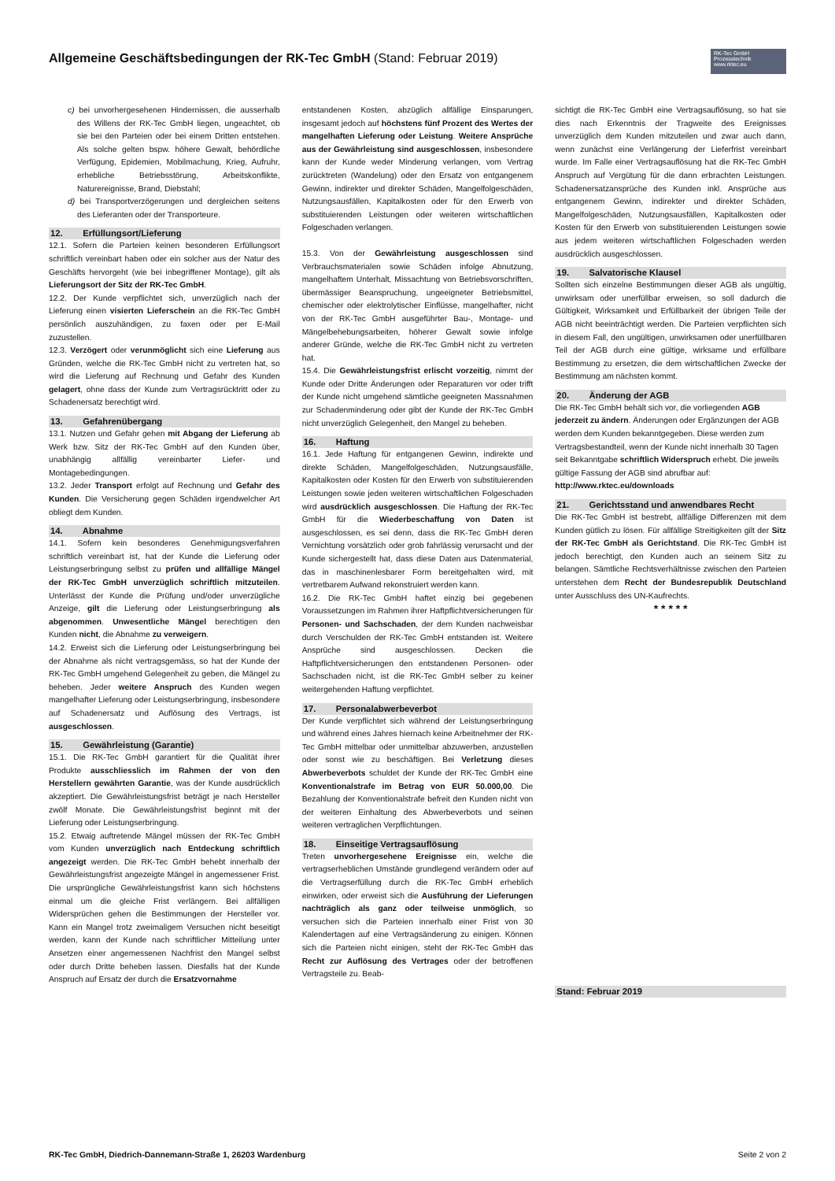Allgemeine Geschäftsbedingungen der RK-Tec GmbH (Stand: Februar 2019)
RK-Tec GmbH
Prozesstechnik
www.rktec.eu
c) bei unvorhergesehenen Hindernissen, die ausserhalb des Willens der RK-Tec GmbH liegen, ungeachtet, ob sie bei den Parteien oder bei einem Dritten entstehen. Als solche gelten bspw. höhere Gewalt, behördliche Verfügung, Epidemien, Mobilmachung, Krieg, Aufruhr, erhebliche Betriebsstörung, Arbeitskonflikte, Naturereignisse, Brand, Diebstahl;
d) bei Transportverzögerungen und dergleichen seitens des Lieferanten oder der Transporteure.
12. Erfüllungsort/Lieferung
12.1. Sofern die Parteien keinen besonderen Erfüllungsort schriftlich vereinbart haben oder ein solcher aus der Natur des Geschäfts hervorgeht (wie bei inbegriffener Montage), gilt als Lieferungsort der Sitz der RK-Tec GmbH.
12.2. Der Kunde verpflichtet sich, unverzüglich nach der Lieferung einen visierten Lieferschein an die RK-Tec GmbH persönlich auszuhändigen, zu faxen oder per E-Mail zuzustellen.
12.3. Verzögert oder verunmöglicht sich eine Lieferung aus Gründen, welche die RK-Tec GmbH nicht zu vertreten hat, so wird die Lieferung auf Rechnung und Gefahr des Kunden gelagert, ohne dass der Kunde zum Vertragsrücktritt oder zu Schadenersatz berechtigt wird.
13. Gefahrenübergang
13.1. Nutzen und Gefahr gehen mit Abgang der Lieferung ab Werk bzw. Sitz der RK-Tec GmbH auf den Kunden über, unabhängig allfällig vereinbarter Liefer- und Montagebedingungen.
13.2. Jeder Transport erfolgt auf Rechnung und Gefahr des Kunden. Die Versicherung gegen Schäden irgendwelcher Art obliegt dem Kunden.
14. Abnahme
14.1. Sofern kein besonderes Genehmigungsverfahren schriftlich vereinbart ist, hat der Kunde die Lieferung oder Leistungserbringung selbst zu prüfen und allfällige Mängel der RK-Tec GmbH unverzüglich schriftlich mitzuteilen. Unterlässt der Kunde die Prüfung und/oder unverzügliche Anzeige, gilt die Lieferung oder Leistungserbringung als abgenommen. Unwesentliche Mängel berechtigen den Kunden nicht, die Abnahme zu verweigern.
14.2. Erweist sich die Lieferung oder Leistungserbringung bei der Abnahme als nicht vertragsgemäss, so hat der Kunde der RK-Tec GmbH umgehend Gelegenheit zu geben, die Mängel zu beheben. Jeder weitere Anspruch des Kunden wegen mangelhafter Lieferung oder Leistungserbringung, insbesondere auf Schadenersatz und Auflösung des Vertrags, ist ausgeschlossen.
15. Gewährleistung (Garantie)
15.1. Die RK-Tec GmbH garantiert für die Qualität ihrer Produkte ausschliesslich im Rahmen der von den Herstellern gewährten Garantie, was der Kunde ausdrücklich akzeptiert. Die Gewährleistungsfrist beträgt je nach Hersteller zwölf Monate. Die Gewährleistungsfrist beginnt mit der Lieferung oder Leistungserbringung.
15.2. Etwaig auftretende Mängel müssen der RK-Tec GmbH vom Kunden unverzüglich nach Entdeckung schriftlich angezeigt werden. Die RK-Tec GmbH behebt innerhalb der Gewährleistungsfrist angezeigte Mängel in angemessener Frist. Die ursprüngliche Gewährleistungsfrist kann sich höchstens einmal um die gleiche Frist verlängern. Bei allfälligen Widersprüchen gehen die Bestimmungen der Hersteller vor. Kann ein Mangel trotz zweimaligem Versuchen nicht beseitigt werden, kann der Kunde nach schriftlicher Mitteilung unter Ansetzen einer angemessenen Nachfrist den Mangel selbst oder durch Dritte beheben lassen. Diesfalls hat der Kunde Anspruch auf Ersatz der durch die Ersatzvornahme
entstandenen Kosten, abzüglich allfällige Einsparungen, insgesamt jedoch auf höchstens fünf Prozent des Wertes der mangelhaften Lieferung oder Leistung. Weitere Ansprüche aus der Gewährleistung sind ausgeschlossen, insbesondere kann der Kunde weder Minderung verlangen, vom Vertrag zurücktreten (Wandelung) oder den Ersatz von entgangenem Gewinn, indirekter und direkter Schäden, Mangelfolgeschäden, Nutzungsausfällen, Kapitalkosten oder für den Erwerb von substituierenden Leistungen oder weiteren wirtschaftlichen Folgeschaden verlangen.
15.3. Von der Gewährleistung ausgeschlossen sind Verbrauchsmaterialen sowie Schäden infolge Abnutzung, mangelhaftem Unterhalt, Missachtung von Betriebsvorschriften, übermässiger Beanspruchung, ungeeigneter Betriebsmittel, chemischer oder elektrolytischer Einflüsse, mangelhafter, nicht von der RK-Tec GmbH ausgeführter Bau-, Montage- und Mängelbehebungsarbeiten, höherer Gewalt sowie infolge anderer Gründe, welche die RK-Tec GmbH nicht zu vertreten hat.
15.4. Die Gewährleistungsfrist erlischt vorzeitig, nimmt der Kunde oder Dritte Änderungen oder Reparaturen vor oder trifft der Kunde nicht umgehend sämtliche geeigneten Massnahmen zur Schadenminderung oder gibt der Kunde der RK-Tec GmbH nicht unverzüglich Gelegenheit, den Mangel zu beheben.
16. Haftung
16.1. Jede Haftung für entgangenen Gewinn, indirekte und direkte Schäden, Mangelfolgeschäden, Nutzungsausfälle, Kapitalkosten oder Kosten für den Erwerb von substituierenden Leistungen sowie jeden weiteren wirtschaftlichen Folgeschaden wird ausdrücklich ausgeschlossen. Die Haftung der RK-Tec GmbH für die Wiederbeschaffung von Daten ist ausgeschlossen, es sei denn, dass die RK-Tec GmbH deren Vernichtung vorsätzlich oder grob fahrlässig verursacht und der Kunde sichergestellt hat, dass diese Daten aus Datenmaterial, das in maschinenlesbarer Form bereitgehalten wird, mit vertretbarem Aufwand rekonstruiert werden kann.
16.2. Die RK-Tec GmbH haftet einzig bei gegebenen Voraussetzungen im Rahmen ihrer Haftpflichtversicherungen für Personen- und Sachschaden, der dem Kunden nachweisbar durch Verschulden der RK-Tec GmbH entstanden ist. Weitere Ansprüche sind ausgeschlossen. Decken die Haftpflichtversicherungen den entstandenen Personen- oder Sachschaden nicht, ist die RK-Tec GmbH selber zu keiner weitergehenden Haftung verpflichtet.
17. Personalabwerbeverbot
Der Kunde verpflichtet sich während der Leistungserbringung und während eines Jahres hiernach keine Arbeitnehmer der RK-Tec GmbH mittelbar oder unmittelbar abzuwerben, anzustellen oder sonst wie zu beschäftigen. Bei Verletzung dieses Abwerbeverbots schuldet der Kunde der RK-Tec GmbH eine Konventionalstrafe im Betrag von EUR 50.000,00. Die Bezahlung der Konventionalstrafe befreit den Kunden nicht von der weiteren Einhaltung des Abwerbeverbots und seinen weiteren vertraglichen Verpflichtungen.
18. Einseitige Vertragsauflösung
Treten unvorhergesehene Ereignisse ein, welche die vertragserheblichen Umstände grundlegend verändern oder auf die Vertragserfüllung durch die RK-Tec GmbH erheblich einwirken, oder erweist sich die Ausführung der Lieferungen nachträglich als ganz oder teilweise unmöglich, so versuchen sich die Parteien innerhalb einer Frist von 30 Kalendertagen auf eine Vertragsänderung zu einigen. Können sich die Parteien nicht einigen, steht der RK-Tec GmbH das Recht zur Auflösung des Vertrages oder der betroffenen Vertragsteile zu. Beab-
sichtigt die RK-Tec GmbH eine Vertragsauflösung, so hat sie dies nach Erkenntnis der Tragweite des Ereignisses unverzüglich dem Kunden mitzuteilen und zwar auch dann, wenn zunächst eine Verlängerung der Lieferfrist vereinbart wurde. Im Falle einer Vertragsauflösung hat die RK-Tec GmbH Anspruch auf Vergütung für die dann erbrachten Leistungen. Schadenersatzansprüche des Kunden inkl. Ansprüche aus entgangenem Gewinn, indirekter und direkter Schäden, Mangelfolgeschäden, Nutzungsausfällen, Kapitalkosten oder Kosten für den Erwerb von substituierenden Leistungen sowie aus jedem weiteren wirtschaftlichen Folgeschaden werden ausdrücklich ausgeschlossen.
19. Salvatorische Klausel
Sollten sich einzelne Bestimmungen dieser AGB als ungültig, unwirksam oder unerfüllbar erweisen, so soll dadurch die Gültigkeit, Wirksamkeit und Erfüllbarkeit der übrigen Teile der AGB nicht beeinträchtigt werden. Die Parteien verpflichten sich in diesem Fall, den ungültigen, unwirksamen oder unerfüllbaren Teil der AGB durch eine gültige, wirksame und erfüllbare Bestimmung zu ersetzen, die dem wirtschaftlichen Zwecke der Bestimmung am nächsten kommt.
20. Änderung der AGB
Die RK-Tec GmbH behält sich vor, die vorliegenden AGB jederzeit zu ändern. Änderungen oder Ergänzungen der AGB werden dem Kunden bekanntgegeben. Diese werden zum Vertragsbestandteil, wenn der Kunde nicht innerhalb 30 Tagen seit Bekanntgabe schriftlich Widerspruch erhebt. Die jeweils gültige Fassung der AGB sind abrufbar auf: http://www.rktec.eu/downloads
21. Gerichtsstand und anwendbares Recht
Die RK-Tec GmbH ist bestrebt, allfällige Differenzen mit dem Kunden gütlich zu lösen. Für allfällige Streitigkeiten gilt der Sitz der RK-Tec GmbH als Gerichtstand. Die RK-Tec GmbH ist jedoch berechtigt, den Kunden auch an seinem Sitz zu belangen. Sämtliche Rechtsverhältnisse zwischen den Parteien unterstehen dem Recht der Bundesrepublik Deutschland unter Ausschluss des UN-Kaufrechts.
* * * * *
Stand: Februar 2019
RK-Tec GmbH, Diedrich-Dannemann-Straße 1, 26203 Wardenburg Seite 2 von 2